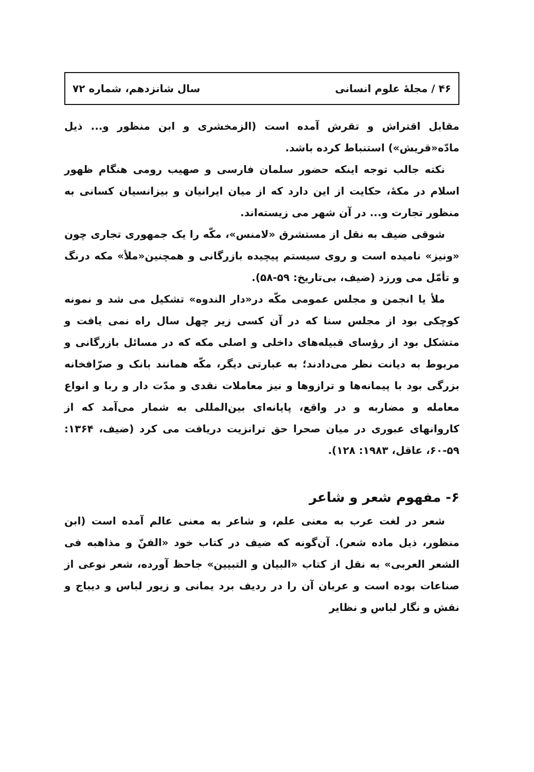۴۶ / مجلهٔ علوم انسانی سال شانزدهم، شماره ۷۲
مقابل اقتراش و تقرش آمده است (الزمخشری و ابن منظور و... ذیل مادّه«قریش») استنباط کرده باشد.
نکته جالب توجه اینکه حضور سلمان فارسی و صهیب رومی هنگام ظهور اسلام در مکهٔ، حکایت از این دارد که از میان ایرانیان و بیزانسیان کسانی به منظور تجارت و... در آن شهر می زیسته‌اند.
شوقی ضیف به نقل از مستشرق «لامنس»، مکّه را یک جمهوری تجاری چون «ونیز» نامیده است و روی سیستم پیچیده بازرگانی و همچنین«ملأ» مکه درنگ و تأمّل می ورزد (ضیف، بی‌تاریخ: ۵۹-۵۸).
ملأ یا انجمن و مجلس عمومی مکّه در«دار الندوه» تشکیل می شد و نمونه کوچکی بود از مجلس سنا که در آن کسی زیر چهل سال راه نمی یافت و متشکل بود از رؤسای قبیله‌های داخلی و اصلی مکه که در مسائل بازرگانی و مربوط به دیانت نظر می‌دادند؛ به عبارتی دیگر، مکّه همانند بانک و صرّافخانه بزرگی بود با پیمانه‌ها و ترازوها و نیز معاملات نقدی و مدّت دار و ربا و انواع معامله و مضاربه و در واقع، پایانه‌ای بین‌المللی به شمار می‌آمد که از کاروانهای عبوری در میان صحرا حق ترانزیت دریافت می کرد (ضیف، ۱۳۶۴: ۵۹-۶۰، عاقل، ۱۹۸۳: ۱۲۸).
۶- مفهوم شعر و شاعر
شعر در لغت عرب به معنی علم، و شاعر به معنی عالم آمده است (ابن منظور، ذیل ماده شعر). آن‌گونه که ضیف در کتاب خود «الفنّ و مذاهبه فی الشعر العربی» به نقل از کتاب «البیان و التبیین» جاحظ آورده، شعر نوعی از صناعات بوده است و عربان آن را در ردیف برد یمانی و زیور لباس و دیباج و نقش و نگار لباس و نظایر